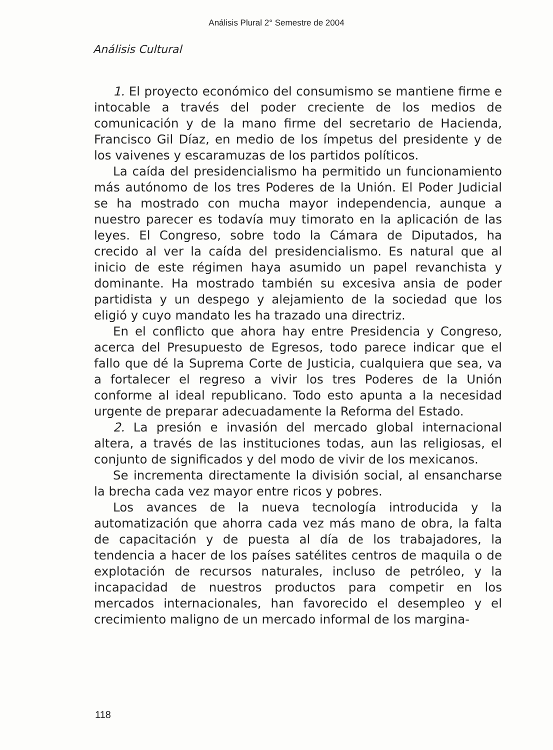Análisis Plural 2° Semestre de 2004
Análisis Cultural
1. El proyecto económico del consumismo se mantiene firme e intocable a través del poder creciente de los medios de comunicación y de la mano firme del secretario de Hacienda, Francisco Gil Díaz, en medio de los ímpetus del presidente y de los vaivenes y escaramuzas de los partidos políticos.
La caída del presidencialismo ha permitido un funcionamiento más autónomo de los tres Poderes de la Unión. El Poder Judicial se ha mostrado con mucha mayor independencia, aunque a nuestro parecer es todavía muy timorato en la aplicación de las leyes. El Congreso, sobre todo la Cámara de Diputados, ha crecido al ver la caída del presidencialismo. Es natural que al inicio de este régimen haya asumido un papel revanchista y dominante. Ha mostrado también su excesiva ansia de poder partidista y un despego y alejamiento de la sociedad que los eligió y cuyo mandato les ha trazado una directriz.
En el conflicto que ahora hay entre Presidencia y Congreso, acerca del Presupuesto de Egresos, todo parece indicar que el fallo que dé la Suprema Corte de Justicia, cualquiera que sea, va a fortalecer el regreso a vivir los tres Poderes de la Unión conforme al ideal republicano. Todo esto apunta a la necesidad urgente de preparar adecuadamente la Reforma del Estado.
2. La presión e invasión del mercado global internacional altera, a través de las instituciones todas, aun las religiosas, el conjunto de significados y del modo de vivir de los mexicanos.
Se incrementa directamente la división social, al ensancharse la brecha cada vez mayor entre ricos y pobres.
Los avances de la nueva tecnología introducida y la automatización que ahorra cada vez más mano de obra, la falta de capacitación y de puesta al día de los trabajadores, la tendencia a hacer de los países satélites centros de maquila o de explotación de recursos naturales, incluso de petróleo, y la incapacidad de nuestros productos para competir en los mercados internacionales, han favorecido el desempleo y el crecimiento maligno de un mercado informal de los margina-
118